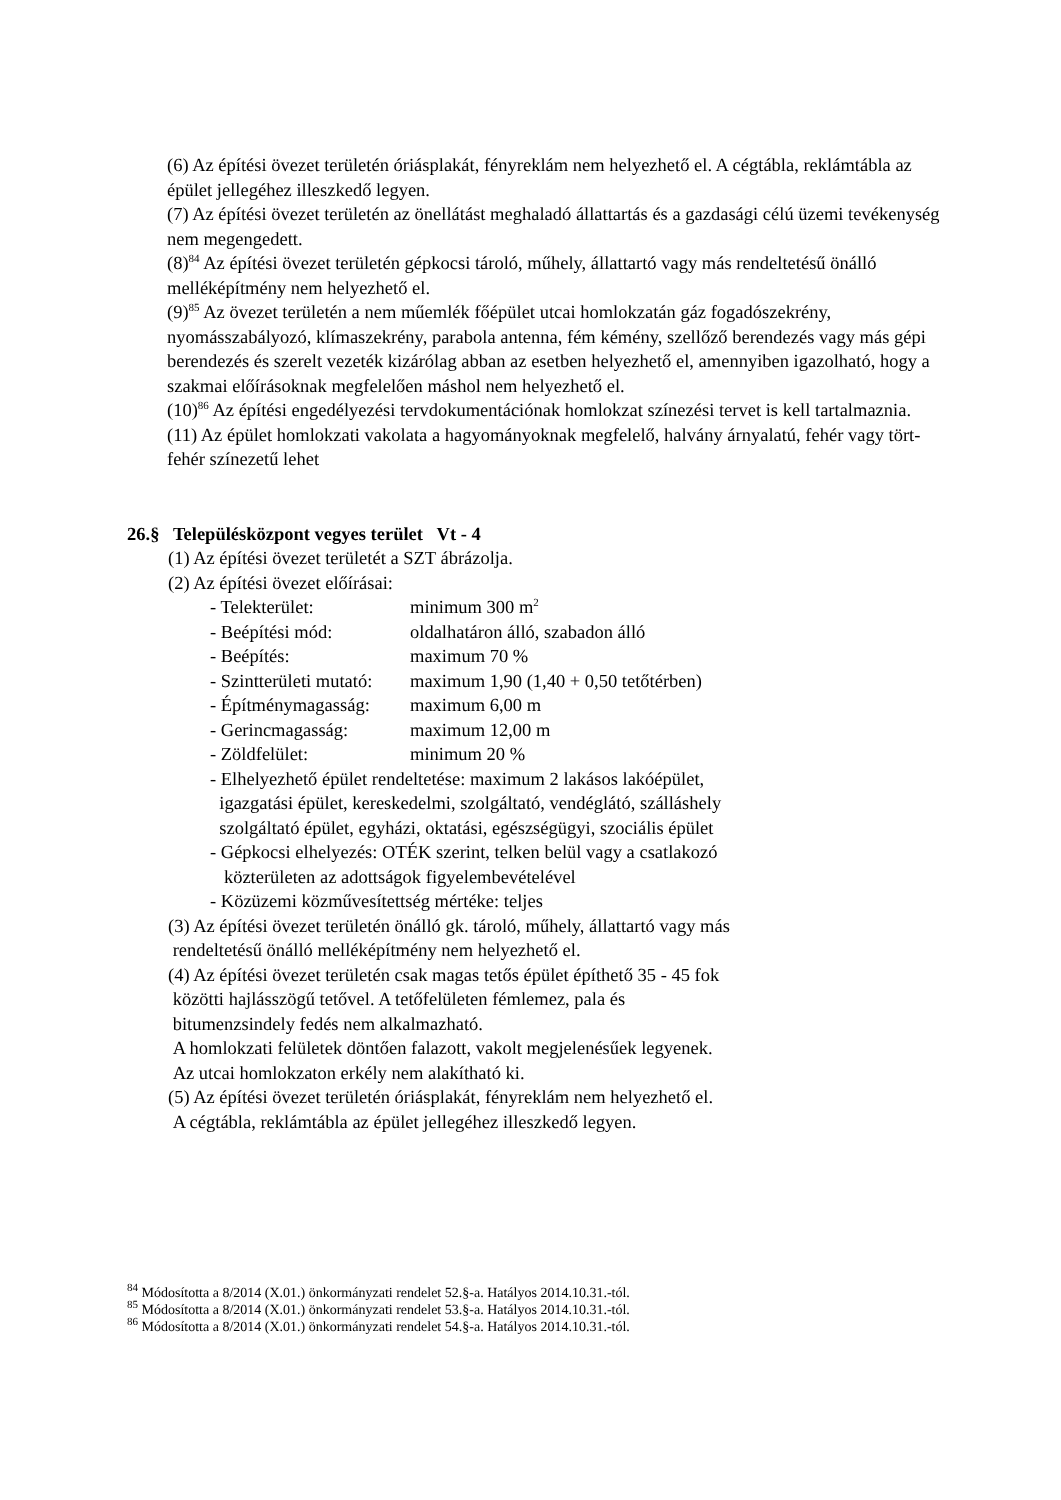(6) Az építési övezet területén óriásplakát, fényreklám nem helyezhető el. A cégtábla, reklámtábla az épület jellegéhez illeszkedő legyen.
(7) Az építési övezet területén az önellátást meghaladó állattartás és a gazdasági célú üzemi tevékenység nem megengedett.
(8)<sup>84</sup> Az építési övezet területén gépkocsi tároló, műhely, állattartó vagy más rendeltetésű önálló melléképítmény nem helyezhető el.
(9)<sup>85</sup> Az övezet területén a nem műemlék főépület utcai homlokzatán gáz fogadószekrény, nyomásszabályozó, klímaszekrény, parabola antenna, fém kémény, szellőző berendezés vagy más gépi berendezés és szerelt vezeték kizárólag abban az esetben helyezhető el, amennyiben igazolható, hogy a szakmai előírásoknak megfelelően máshol nem helyezhető el.
(10)<sup>86</sup> Az építési engedélyezési tervdokumentációnak homlokzat színezési tervet is kell tartalmaznia.
(11) Az épület homlokzati vakolata a hagyományoknak megfelelő, halvány árnyalatú, fehér vagy tört-fehér színezetű lehet
26.§ Településközpont vegyes terület Vt - 4
(1) Az építési övezet területét a SZT ábrázolja.
(2) Az építési övezet előírásai:
- Telekterület: minimum 300 m<sup>2</sup>
- Beépítési mód: oldalhatáron álló, szabadon álló
- Beépítés: maximum 70 %
- Szintterületi mutató: maximum 1,90 (1,40 + 0,50 tetőtérben)
- Építménymagasság: maximum 6,00 m
- Gerincmagasság: maximum 12,00 m
- Zöldfelület: minimum 20 %
- Elhelyezhető épület rendeltetése: maximum 2 lakásos lakóépület,
igazgatási épület, kereskedelmi, szolgáltató, vendéglátó, szálláshely
szolgáltató épület, egyházi, oktatási, egészségügyi, szociális épület
- Gépkocsi elhelyezés: OTÉK szerint, telken belül vagy a csatlakozó
közterületen az adottságok figyelembevételével
- Közüzemi közművesítettség mértéke: teljes
(3) Az építési övezet területén önálló gk. tároló, műhely, állattartó vagy más
rendeltetésű önálló melléképítmény nem helyezhető el.
(4) Az építési övezet területén csak magas tetős épület építhető 35 - 45 fok
közötti hajlásszögű tetővel. A tetőfelületen fémlemez, pala és
bitumenzsindely fedés nem alkalmazható.
A homlokzati felületek döntően falazott, vakolt megjelenésűek legyenek.
Az utcai homlokzaton erkély nem alakítható ki.
(5) Az építési övezet területén óriásplakát, fényreklám nem helyezhető el.
A cégtábla, reklámtábla az épület jellegéhez illeszkedő legyen.
<sup>84</sup> Módosította a 8/2014 (X.01.) önkormányzati rendelet 52.§-a. Hatályos 2014.10.31.-tól.
<sup>85</sup> Módosította a 8/2014 (X.01.) önkormányzati rendelet 53.§-a. Hatályos 2014.10.31.-tól.
<sup>86</sup> Módosította a 8/2014 (X.01.) önkormányzati rendelet 54.§-a. Hatályos 2014.10.31.-tól.